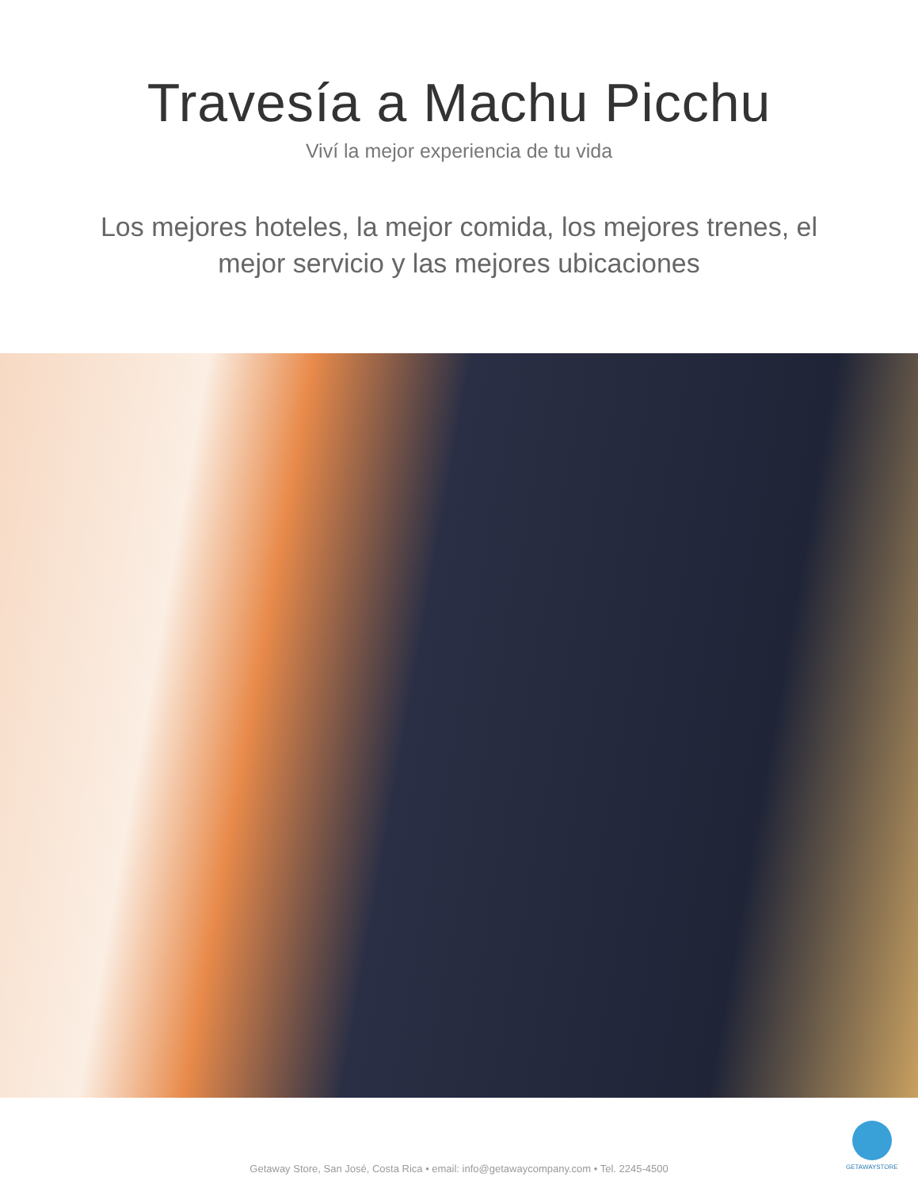Travesía a Machu Picchu
Viví la mejor experiencia de tu vida
Los mejores hoteles, la mejor comida, los mejores trenes, el mejor servicio y las mejores ubicaciones
GETAWAYSTORE
Getaway Store, San José, Costa Rica • email: info@getawaycompany.com • Tel. 2245-4500